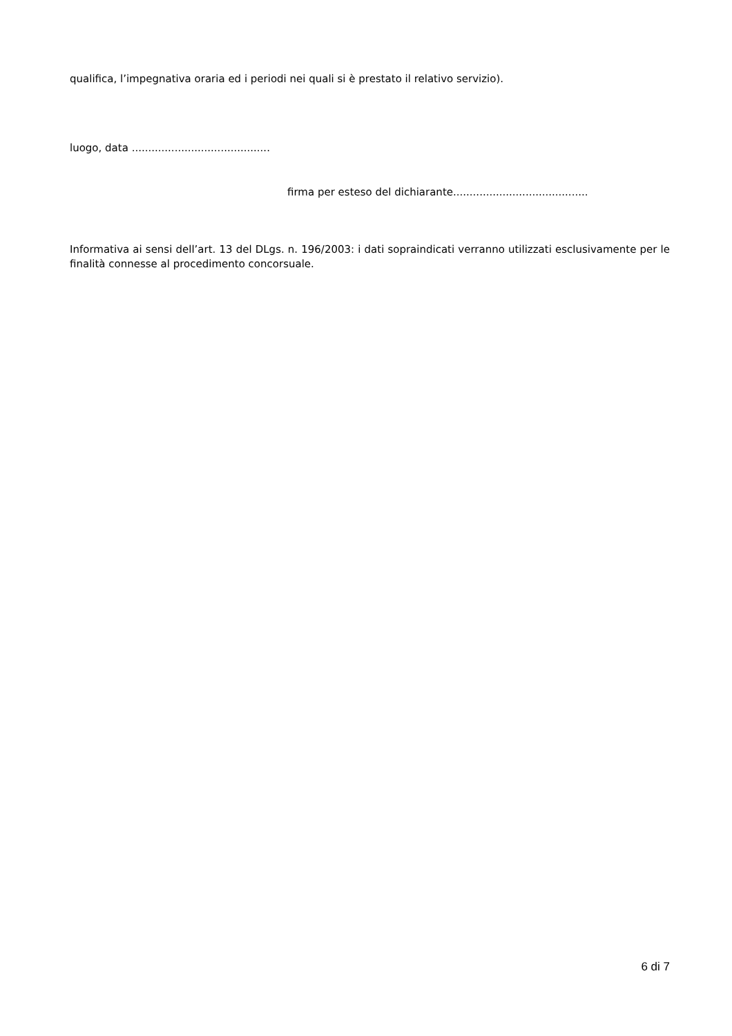qualifica, l’impegnativa oraria ed i periodi nei quali si è prestato il relativo servizio).
luogo, data ..........................................
firma per esteso del dichiarante.........................................
Informativa ai sensi dell’art. 13 del DLgs. n. 196/2003: i dati sopraindicati verranno utilizzati esclusivamente per le finalità connesse al procedimento concorsuale.
6 di 7